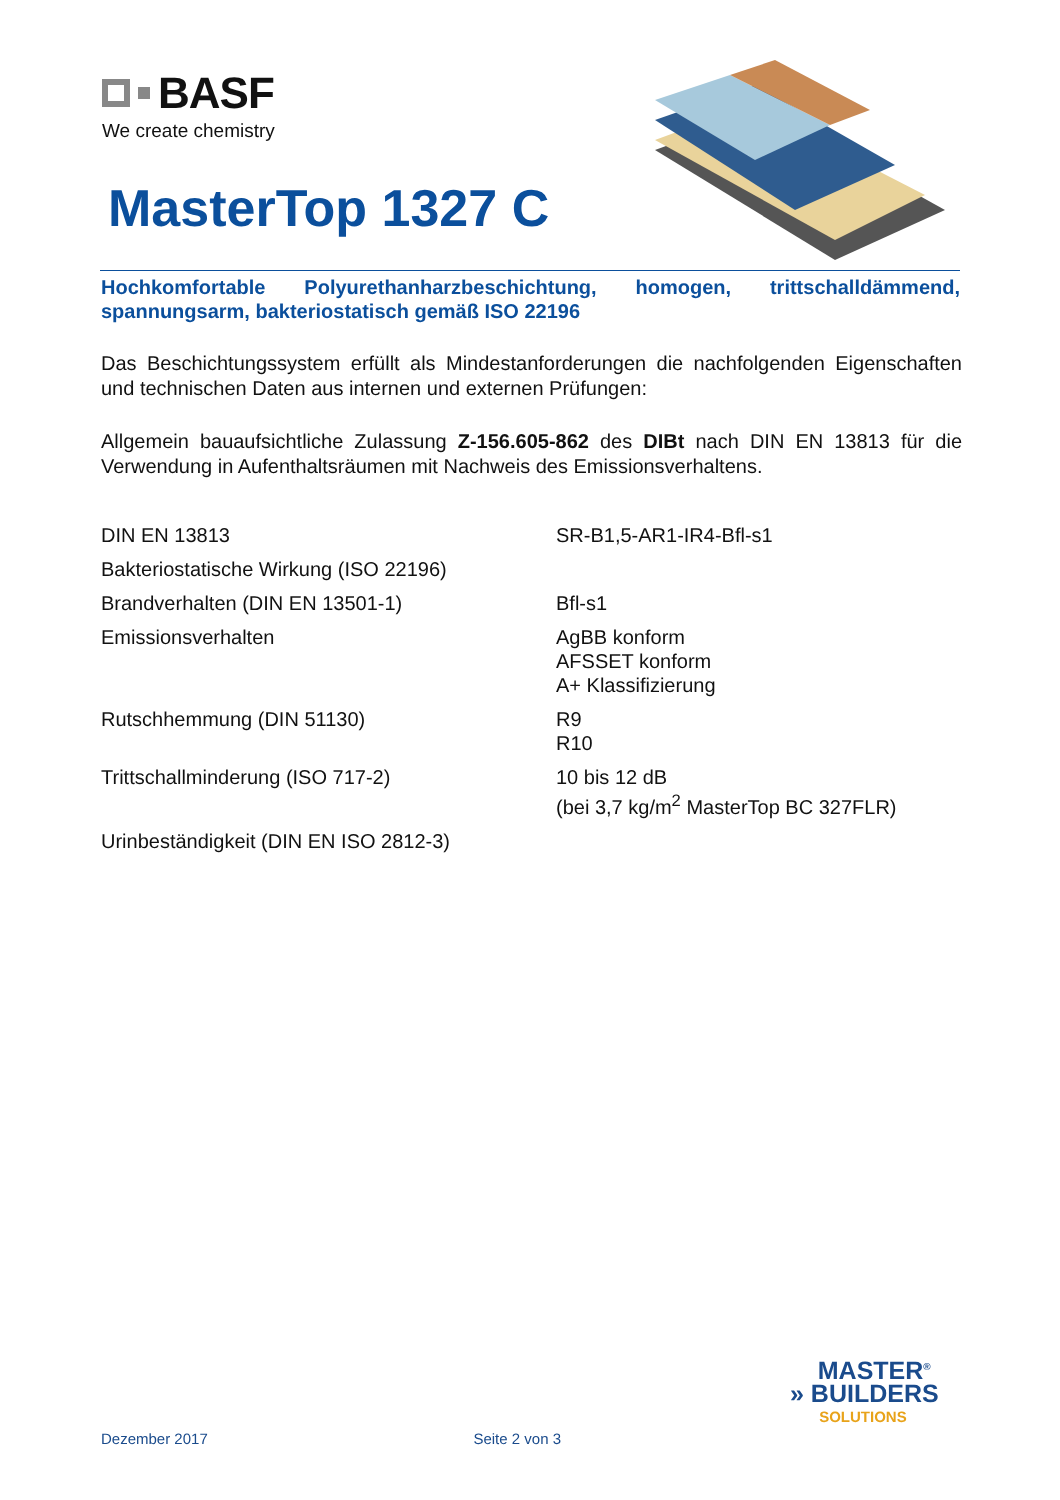BASF
We create chemistry
MasterTop 1327 C
Hochkomfortable Polyurethanharzbeschichtung, homogen, trittschalldämmend, spannungsarm, bakteriostatisch gemäß ISO 22196
Das Beschichtungssystem erfüllt als Mindestanforderungen die nachfolgenden Eigen­schaften und technischen Daten aus internen und externen Prüfungen:
Allgemein bauaufsichtliche Zulassung Z-156.605-862 des DIBt nach DIN EN 13813 für die Verwendung in Aufenthaltsräumen mit Nachweis des Emissionsverhaltens.
| DIN EN 13813 | SR-B1,5-AR1-IR4-Bfl-s1 |
| Bakteriostatische Wirkung (ISO 22196) | |
| Brandverhalten (DIN EN 13501-1) | Bfl-s1 |
| Emissionsverhalten | AgBB konform AFSSET konform A+ Klassifizierung |
| Rutschhemmung (DIN 51130) | R9 R10 |
| Trittschallminderung (ISO 717-2) | 10 bis 12 dB (bei 3,7 kg/m<sup>2</sup> MasterTop BC 327FLR) |
| Urinbeständigkeit (DIN EN ISO 2812-3) | |
MASTER<sup>®</sup>
» BUILDERS
SOLUTIONS
Dezember 2017 Seite 2 von 3